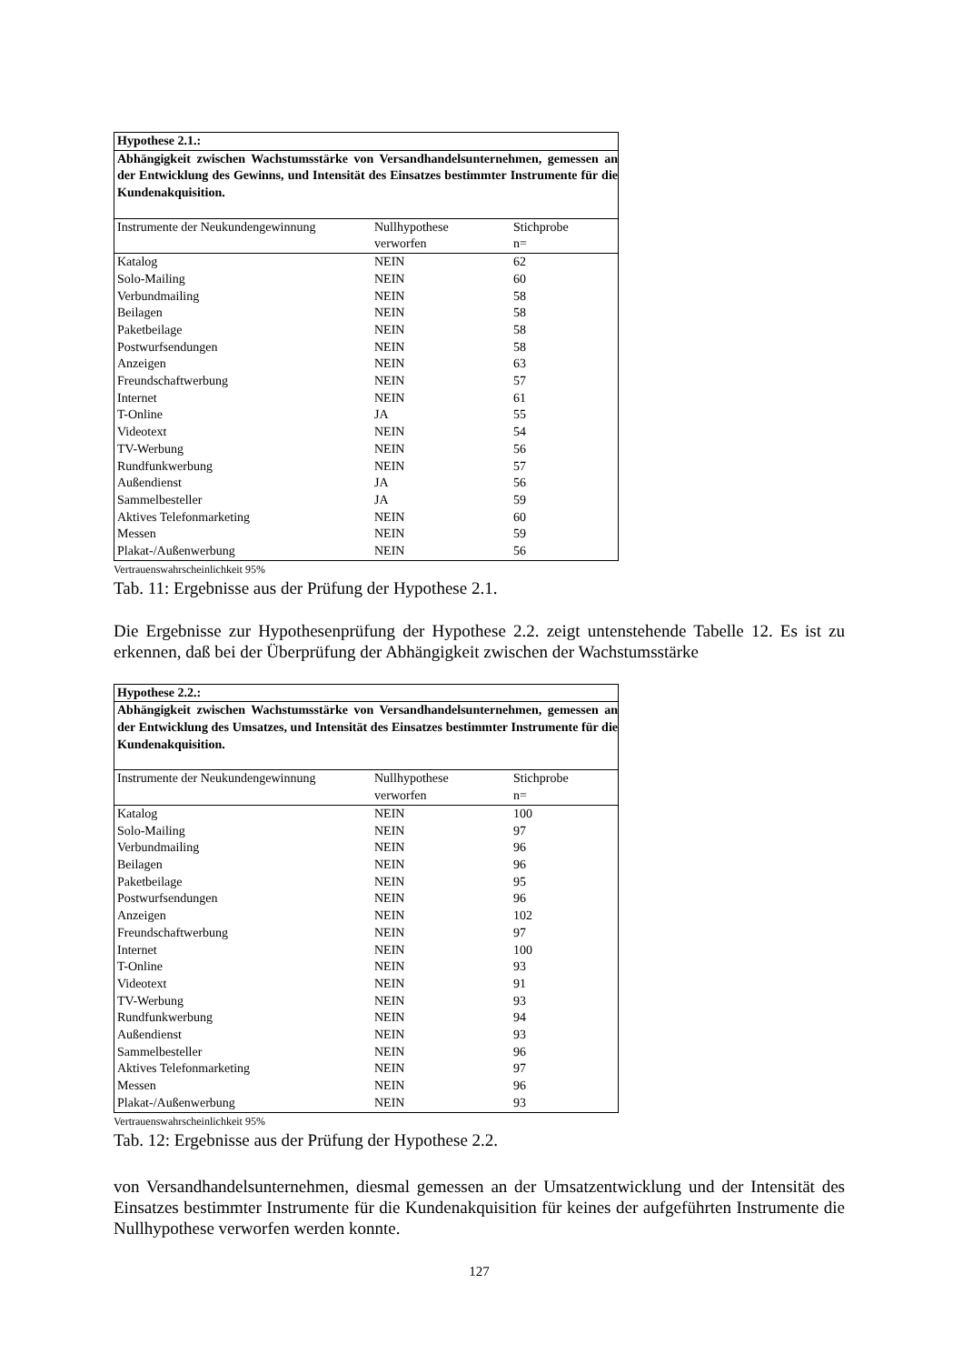| Hypothese 2.1.: | | |
| --- | --- | --- |
| Abhängigkeit zwischen Wachstumsstärke von Versandhandelsunternehmen, gemessen an der Entwicklung des Gewinns, und Intensität des Einsatzes bestimmter Instrumente für die Kundenakquisition. | | |
| Instrumente der Neukundengewinnung | Nullhypothese verworfen | Stichprobe n= |
| Katalog | NEIN | 62 |
| Solo-Mailing | NEIN | 60 |
| Verbundmailing | NEIN | 58 |
| Beilagen | NEIN | 58 |
| Paketbeilage | NEIN | 58 |
| Postwurfsendungen | NEIN | 58 |
| Anzeigen | NEIN | 63 |
| Freundschaftwerbung | NEIN | 57 |
| Internet | NEIN | 61 |
| T-Online | JA | 55 |
| Videotext | NEIN | 54 |
| TV-Werbung | NEIN | 56 |
| Rundfunkwerbung | NEIN | 57 |
| Außendienst | JA | 56 |
| Sammelbesteller | JA | 59 |
| Aktives Telefonmarketing | NEIN | 60 |
| Messen | NEIN | 59 |
| Plakat-/Außenwerbung | NEIN | 56 |
Vertrauenswahrscheinlichkeit 95%
Tab. 11: Ergebnisse aus der Prüfung der Hypothese 2.1.
Die Ergebnisse zur Hypothesenprüfung der Hypothese 2.2. zeigt untenstehende Tabelle 12. Es ist zu erkennen, daß bei der Überprüfung der Abhängigkeit zwischen der Wachstumsstärke
| Hypothese 2.2.: | | |
| --- | --- | --- |
| Abhängigkeit zwischen Wachstumsstärke von Versandhandelsunternehmen, gemessen an der Entwicklung des Umsatzes, und Intensität des Einsatzes bestimmter Instrumente für die Kundenakquisition. | | |
| Instrumente der Neukundengewinnung | Nullhypothese verworfen | Stichprobe n= |
| Katalog | NEIN | 100 |
| Solo-Mailing | NEIN | 97 |
| Verbundmailing | NEIN | 96 |
| Beilagen | NEIN | 96 |
| Paketbeilage | NEIN | 95 |
| Postwurfsendungen | NEIN | 96 |
| Anzeigen | NEIN | 102 |
| Freundschaftwerbung | NEIN | 97 |
| Internet | NEIN | 100 |
| T-Online | NEIN | 93 |
| Videotext | NEIN | 91 |
| TV-Werbung | NEIN | 93 |
| Rundfunkwerbung | NEIN | 94 |
| Außendienst | NEIN | 93 |
| Sammelbesteller | NEIN | 96 |
| Aktives Telefonmarketing | NEIN | 97 |
| Messen | NEIN | 96 |
| Plakat-/Außenwerbung | NEIN | 93 |
Vertrauenswahrscheinlichkeit 95%
Tab. 12: Ergebnisse aus der Prüfung der Hypothese 2.2.
von Versandhandelsunternehmen, diesmal gemessen an der Umsatzentwicklung und der Intensität des Einsatzes bestimmter Instrumente für die Kundenakquisition für keines der aufgeführten Instrumente die Nullhypothese verworfen werden konnte.
127